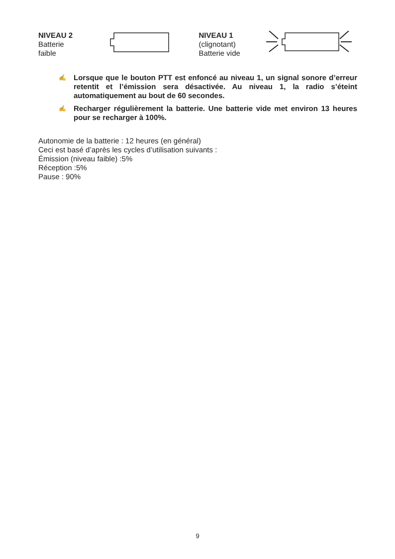NIVEAU 2
Batterie
faible
NIVEAU 1
(clignotant)
Batterie vide
✍
Lorsque que le bouton PTT est enfoncé au niveau 1, un signal sonore d’erreur retentit et l’émission sera désactivée. Au niveau 1, la radio s’éteint automatiquement au bout de 60 secondes.
✍
Recharger régulièrement la batterie. Une batterie vide met environ 13 heures pour se recharger à 100%.
Autonomie de la batterie : 12 heures (en général)
Ceci est basé d’après les cycles d’utilisation suivants :
Émission (niveau faible) :5%
Réception :5%
Pause : 90%
9